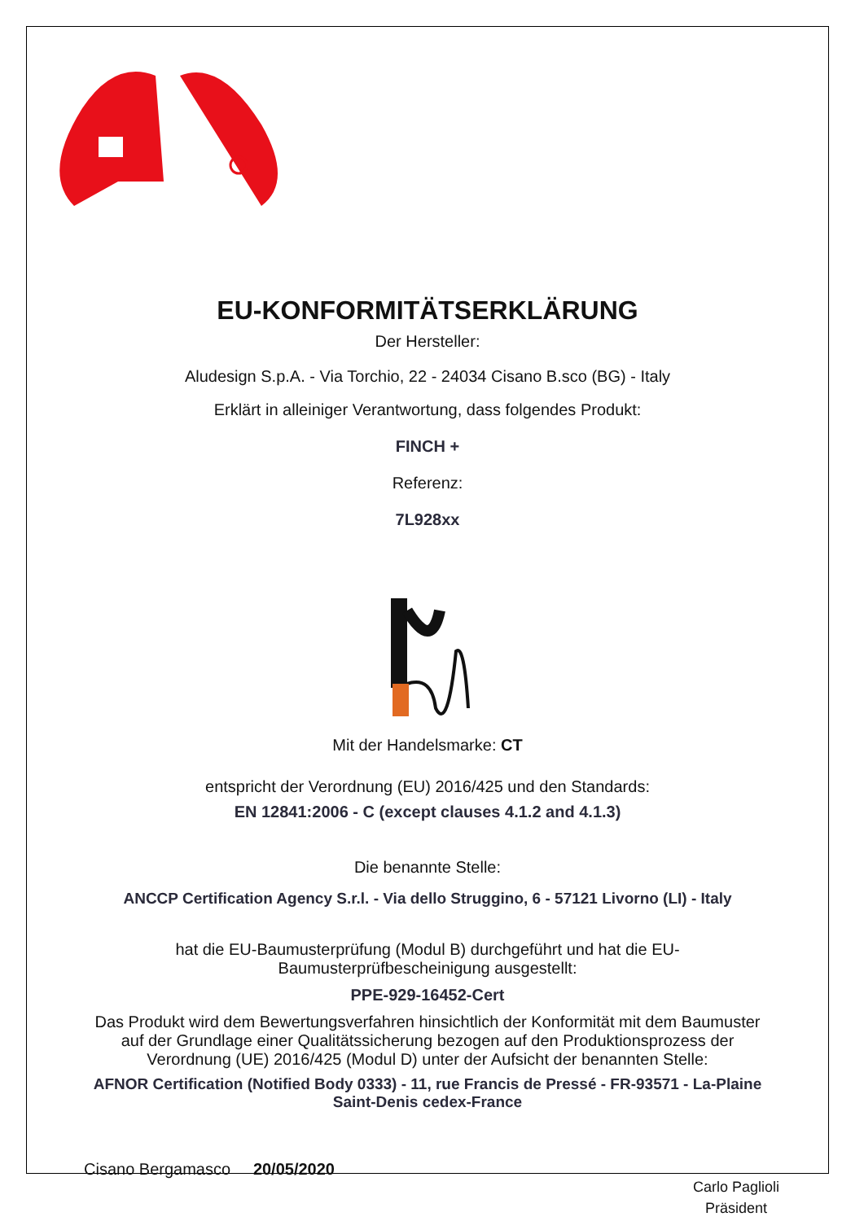EU-KONFORMITÄTSERKLÄRUNG
Der Hersteller:
Aludesign S.p.A. - Via Torchio, 22 - 24034 Cisano B.sco (BG) - Italy
Erklärt in alleiniger Verantwortung, dass folgendes Produkt:
FINCH +
Referenz:
7L928xx
Mit der Handelsmarke: CT
entspricht der Verordnung (EU) 2016/425 und den Standards:
EN 12841:2006 - C (except clauses 4.1.2 and 4.1.3)
Die benannte Stelle:
ANCCP Certification Agency S.r.l. - Via dello Struggino, 6 - 57121 Livorno (LI) - Italy
hat die EU-Baumusterprüfung (Modul B) durchgeführt und hat die EU-
Baumusterprüfbescheinigung ausgestellt:
PPE-929-16452-Cert
Das Produkt wird dem Bewertungsverfahren hinsichtlich der Konformität mit dem Baumuster
auf der Grundlage einer Qualitätssicherung bezogen auf den Produktionsprozess der
Verordnung (UE) 2016/425 (Modul D) unter der Aufsicht der benannten Stelle:
AFNOR Certification (Notified Body 0333) - 11, rue Francis de Pressé - FR-93571 - La-Plaine
Saint-Denis cedex-France
Cisano Bergamasco 20/05/2020
Carlo Paglioli
Präsident